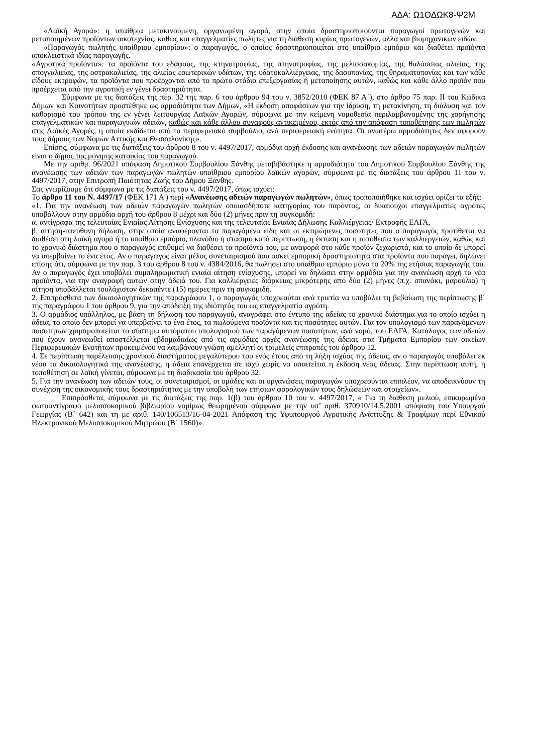ΑΔΑ: Ω1ΟΔΩΚ8-Ψ2Μ
«Λαϊκή Αγορά»: η υπαίθρια μετακινούμενη, οργανωμένη αγορά, στην οποία δραστηριοποιούνται παραγωγοί πρωτογενών και μεταποιημένων προϊόντων οικοτεχνίας, καθώς και επαγγελματίες πωλητές για τη διάθεση κυρίως πρωτογενών, αλλά και βιομηχανικών ειδών.
«Παραγωγός πωλητής υπαίθριου εμπορίου»: ο παραγωγός, ο οποίος δραστηριοποιείται στο υπαίθριο εμπόριο και διαθέτει προϊόντα αποκλειστικά ιδίας παραγωγής.
«Αγροτικά προϊόντα»: τα προϊόντα του εδάφους, της κτηνοτροφίας, της πτηνοτροφίας, της μελισσοκομίας, της θαλάσσιας αλιείας, της σπογγαλιείας, της οστρακαλιείας, της αλιείας εσωτερικών υδάτων, της υδατοκαλλιέργειας, της δασοπονίας, της θηραματοπονίας και των κάθε είδους εκτροφών, τα προϊόντα που προέρχονται από το πρώτο στάδιο επεξεργασίας ή μεταποίησης αυτών, καθώς και κάθε άλλο προϊόν που προέρχεται από την αγροτική εν γένει δραστηριότητα.
Σύμφωνα με τις διατάξεις της περ. 32 της παρ. 6 του άρθρου 94 του ν. 3852/2010 (ΦΕΚ 87 Α΄), στο άρθρο 75 παρ. ΙΙ του Κώδικα Δήμων και Κοινοτήτων προστέθηκε ως αρμοδιότητα των Δήμων, «Η έκδοση αποφάσεων για την ίδρυση, τη μετακίνηση, τη διάλυση και τον καθορισμό του τρόπου της εν γένει λειτουργίας Λαϊκών Αγορών, σύμφωνα με την κείμενη νομοθεσία περιλαμβανομένης της χορήγησης επαγγελματικών και παραγωγικών αδειών, καθώς και κάθε άλλου συναφούς αντικειμένου, εκτός από την απόφαση τοποθέτησης των πωλητών στις Λαϊκές Αγορές, η οποία εκδίδεται από το περιφερειακό συμβούλιο, ανά περιφερειακή ενότητα. Οι ανωτέρω αρμοδιότητες δεν αφορούν τους δήμους των Νομών Αττικής και Θεσσαλονίκης».
Επίσης, σύμφωνα με τις διατάξεις του άρθρου 8 του ν. 4497/2017, αρμόδια αρχή έκδοσης και ανανέωσης των αδειών παραγωγών πωλητών είναι ο δήμος της μόνιμης κατοικίας του παραγωγού.
Με την αριθμ. 96/2021 απόφαση Δημοτικού Συμβουλίου Ξάνθης μεταβιβάστηκε η αρμοδιότητα του Δημοτικού Συμβουλίου Ξάνθης της ανανέωσης των αδειών των παραγωγών πωλητών υπαίθριου εμπορίου λαϊκών αγορών, σύμφωνα με τις διατάξεις του άρθρου 11 του ν. 4497/2017, στην Επιτροπή Ποιότητας Ζωής του Δήμου Ξάνθης.
Σας γνωρίζουμε ότι σύμφωνα με τις διατάξεις του ν. 4497/2017, όπως ισχύει:
Το άρθρο 11 του Ν. 4497/17 (ΦΕΚ 171 Α') περί «Ανανέωσης αδειών παραγωγών πωλητών», όπως τροποποιήθηκε και ισχύει ορίζει τα εξής:
«1. Για την ανανέωση των αδειών παραγωγών πωλητών οποιασδήποτε κατηγορίας του παρόντος, οι δικαιούχοι επαγγελματίες αγρότες υποβάλλουν στην αρμόδια αρχή του άρθρου 8 μέχρι και δύο (2) μήνες πριν τη συγκομιδή:
α. αντίγραφα της τελευταίας Ενιαίας Αίτησης Ενίσχυσης και της τελευταίας Ενιαίας Δήλωσης Καλλιέργειας/ Εκτροφής ΕΛΓΑ,
β. αίτηση-υπεύθυνη δήλωση, στην οποία αναφέρονται τα παραγόμενα είδη και οι εκτιμώμενες ποσότητες που ο παραγωγός προτίθεται να διαθέσει στη λαϊκή αγορά ή το υπαίθριο εμπόριο, πλανόδιο ή στάσιμο κατά περίπτωση, η έκταση και η τοποθεσία των καλλιεργειών, καθώς και το χρονικό διάστημα που ο παραγωγός επιθυμεί να διαθέσει τα προϊόντα του, με αναφορά στο κάθε προϊόν ξεχωριστά, και το οποίο δε μπορεί να υπερβαίνει το ένα έτος. Αν ο παραγωγός είναι μέλος συνεταιρισμού που ασκεί εμπορική δραστηριότητα στα προϊόντα που παράγει, δηλώνει επίσης ότι, σύμφωνα με την παρ. 3 του άρθρου 8 του ν. 4384/2016, θα πωλήσει στο υπαίθριο εμπόριο μόνο το 20% της ετήσιας παραγωγής του. Αν ο παραγωγός έχει υποβάλει συμπληρωματική ενιαία αίτηση ενίσχυσης, μπορεί να δηλώσει στην αρμόδια για την ανανέωση αρχή τα νέα προϊόντα, για την αναγραφή αυτών στην άδειά του. Για καλλιέργειες διάρκειας μικρότερης από δύο (2) μήνες (π.χ. σπανάκι, μαρούλια) η αίτηση υποβάλλεται τουλάχιστον δεκαπέντε (15) ημέρες πριν τη συγκομιδή.
2. Επιπρόσθετα των δικαιολογητικών της παραγράφου 1, ο παραγωγός υποχρεούται ανά τριετία να υποβάλει τη βεβαίωση της περίπτωσης β΄ της παραγράφου 1 του άρθρου 9, για την απόδειξη της ιδιότητάς του ως επαγγελματία αγρότη.
3. Ο αρμόδιος υπάλληλος, με βάση τη δήλωση του παραγωγού, αναγράφει στο έντυπο της αδείας το χρονικό διάστημα για το οποίο ισχύει η άδεια, το οποίο δεν μπορεί να υπερβαίνει το ένα έτος, τα πωλούμενα προϊόντα και τις ποσότητες αυτών. Για τον υπολογισμό των παραγόμενων ποσοτήτων χρησιμοποιείται το σύστημα αυτόματου υπολογισμού των παραγόμενων ποσοτήτων, ανά νομό, του ΕΛΓΑ. Κατάλογος των αδειών που έχουν ανανεωθεί αποστέλλεται εβδομαδιαίως από τις αρμόδιες αρχές ανανέωσης της άδειας στα Τμήματα Εμπορίου των οικείων Περιφερειακών Ενοτήτων προκειμένου να λαμβάνουν γνώση αμελλητί οι τριμελείς επιτροπές του άρθρου 12.
4. Σε περίπτωση παρέλευσης χρονικού διαστήματος μεγαλύτερου του ενός έτους από τη λήξη ισχύος της άδειας, αν ο παραγωγός υποβάλει εκ νέου τα δικαιολογητικά της ανανέωσης, η άδεια επανέρχεται σε ισχύ χωρίς να απαιτείται η έκδοση νέας άδειας. Στην περίπτωση αυτή, η τοποθέτηση σε λαϊκή γίνεται, σύμφωνα με τη διαδικασία του άρθρου 32.
5. Για την ανανέωση των αδειών τους, οι συνεταιρισμοί, οι ομάδες και οι οργανώσεις παραγωγών υποχρεούνται επιπλέον, να αποδεικνύουν τη συνέχιση της οικονομικής τους δραστηριότητας με την υποβολή των ετήσιων φορολογικών τους δηλώσεων και στοιχείων».
Επιπρόσθετα, σύμφωνα με τις διατάξεις της παρ. 1(β) του άρθρου 10 του ν. 4497/2017, « Για τη διάθεση μελιού, επικυρωμένο φωτοαντίγραφο μελισσοκομικού βιβλιαρίου νομίμως θεωρημένου σύμφωνα με την υπ’ αριθ. 370910/14.5.2001 απόφαση του Υπουργού Γεωργίας (Β΄ 642) και τη με αριθ. 140/106513/16-04-2021 Απόφαση της Υφυπουργού Αγροτικής Ανάπτυξης & Τροφίμων περί Εθνικού Ηλεκτρονικού Μελισσοκομικού Μητρώου (Β΄ 1560)».